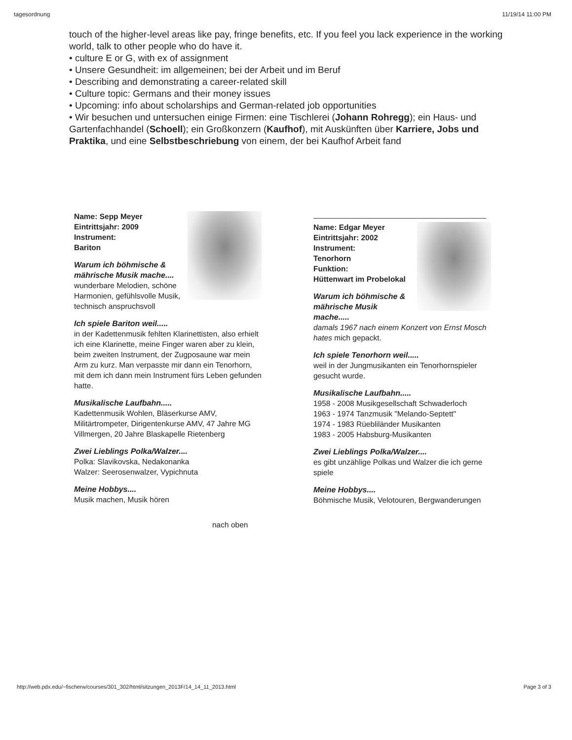tagesordnung 11/19/14 11:00 PM
touch of the higher-level areas like pay, fringe benefits, etc. If you feel you lack experience in the working world, talk to other people who do have it.
• culture E or G, with ex of assignment
• Unsere Gesundheit: im allgemeinen; bei der Arbeit und im Beruf
• Describing and demonstrating a career-related skill
• Culture topic: Germans and their money issues
• Upcoming: info about scholarships and German-related job opportunities
• Wir besuchen und untersuchen einige Firmen: eine Tischlerei (Johann Rohregg); ein Haus- und Gartenfachhandel (Schoell); ein Großkonzern (Kaufhof), mit Auskünften über Karriere, Jobs und Praktika, und eine Selbstbeschriebung von einem, der bei Kaufhof Arbeit fand
Name: Sepp Meyer
Eintrittsjahr: 2009
Instrument:
Bariton
Warum ich böhmische & mährische Musik mache....
wunderbare Melodien, schöne Harmonien, gefühlsvolle Musik, technisch anspruchsvoll
Ich spiele Bariton weil.....
in der Kadettenmusik fehlten Klarinettisten, also erhielt ich eine Klarinette, meine Finger waren aber zu klein, beim zweiten Instrument, der Zugposaune war mein Arm zu kurz. Man verpasste mir dann ein Tenorhorn, mit dem ich dann mein Instrument fürs Leben gefunden hatte.
Musikalische Laufbahn.....
Kadettenmusik Wohlen, Bläserkurse AMV, Militärtrompeter, Dirigentenkurse AMV, 47 Jahre MG Villmergen, 20 Jahre Blaskapelle Rietenberg
Zwei Lieblings Polka/Walzer....
Polka: Slavikovska, Nedakonanka
Walzer: Seerosenwalzer, Vypichnuta
Meine Hobbys....
Musik machen, Musik hören
nach oben
Name: Edgar Meyer
Eintrittsjahr: 2002
Instrument:
Tenorhorn
Funktion:
Hüttenwart im Probelokal
Warum ich böhmische & mährische Musik mache.....
damals 1967 nach einem Konzert von Ernst Mosch hates mich gepackt.
Ich spiele Tenorhorn weil.....
weil in der Jungmusikanten ein Tenorhornspieler gesucht wurde.
Musikalische Laufbahn.....
1958 - 2008 Musikgesellschaft Schwaderloch
1963 - 1974 Tanzmusik "Melando-Septett"
1974 - 1983 Rüebliländer Musikanten
1983 - 2005 Habsburg-Musikanten
Zwei Lieblings Polka/Walzer....
es gibt unzählige Polkas und Walzer die ich gerne spiele
Meine Hobbys....
Böhmische Musik, Velotouren, Bergwanderungen
http://web.pdx.edu/~fischerw/courses/301_302/html/sitzungen_2013F/14_14_11_2013.html Page 3 of 3